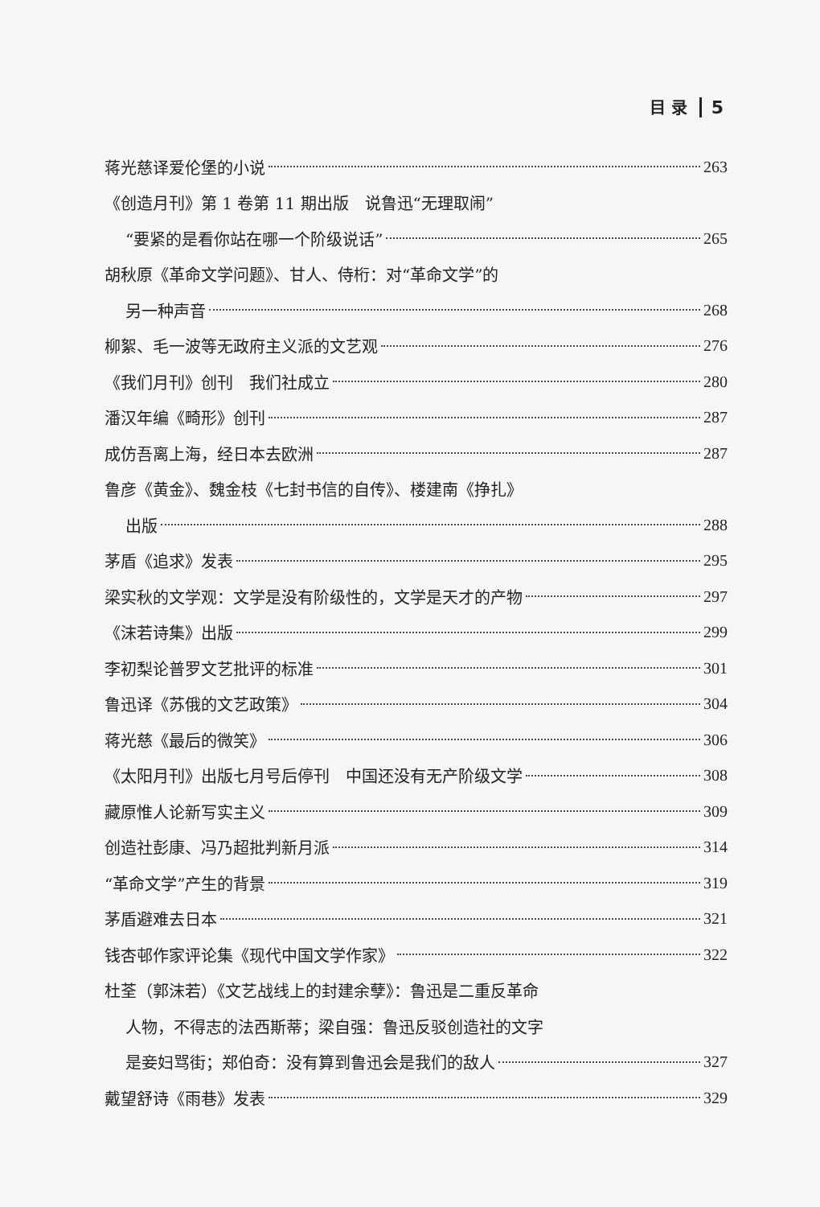目 录 5
蒋光慈译爱伦堡的小说 263
《创造月刊》第 1 卷第 11 期出版　说鲁迅“无理取闹”
“要紧的是看你站在哪一个阶级说话” 265
胡秋原《革命文学问题》、甘人、侍桁：对“革命文学”的
另一种声音 268
柳絮、毛一波等无政府主义派的文艺观 276
《我们月刊》创刊　我们社成立 280
潘汉年编《畸形》创刊 287
成仿吾离上海，经日本去欧洲 287
鲁彦《黄金》、魏金枝《七封书信的自传》、楼建南《挣扎》
出版 288
茅盾《追求》发表 295
梁实秋的文学观：文学是没有阶级性的，文学是天才的产物 297
《沫若诗集》出版 299
李初梨论普罗文艺批评的标准 301
鲁迅译《苏俄的文艺政策》 304
蒋光慈《最后的微笑》 306
《太阳月刊》出版七月号后停刊　中国还没有无产阶级文学 308
藏原惟人论新写实主义 309
创造社彭康、冯乃超批判新月派 314
“革命文学”产生的背景 319
茅盾避难去日本 321
钱杏邨作家评论集《现代中国文学作家》 322
杜荃（郭沫若）《文艺战线上的封建余孽》：鲁迅是二重反革命
人物，不得志的法西斯蒂；梁自强：鲁迅反驳创造社的文字
是妾妇骂街；郑伯奇：没有算到鲁迅会是我们的敌人 327
戴望舒诗《雨巷》发表 329